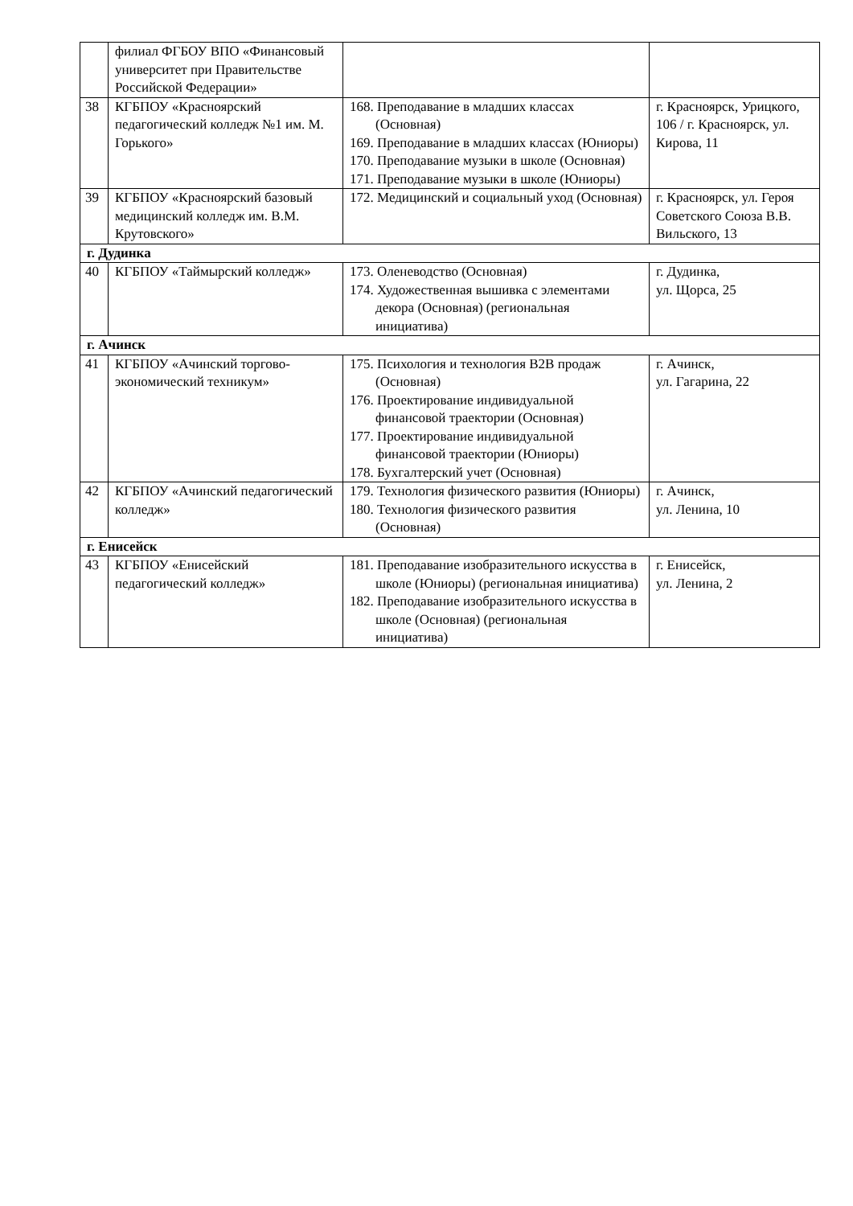| | филиал ФГБОУ ВПО «Финансовый университет при Правительстве Российской Федерации» | | |
| 38 | КГБПОУ «Красноярский педагогический колледж №1 им. М. Горького» | 168. Преподавание в младших классах (Основная) 169. Преподавание в младших классах (Юниоры) 170. Преподавание музыки в школе (Основная) 171. Преподавание музыки в школе (Юниоры) | г. Красноярск, Урицкого, 106 / г. Красноярск, ул. Кирова, 11 |
| 39 | КГБПОУ «Красноярский базовый медицинский колледж им. В.М. Крутовского» | 172. Медицинский и социальный уход (Основная) | г. Красноярск, ул. Героя Советского Союза В.В. Вильского, 13 |
| г. Дудинка | | | |
| 40 | КГБПОУ «Таймырский колледж» | 173. Оленеводство (Основная) 174. Художественная вышивка с элементами декора (Основная) (региональная инициатива) | г. Дудинка, ул. Щорса, 25 |
| г. Ачинск | | | |
| 41 | КГБПОУ «Ачинский торгово-экономический техникум» | 175. Психология и технология B2B продаж (Основная) 176. Проектирование индивидуальной финансовой траектории (Основная) 177. Проектирование индивидуальной финансовой траектории (Юниоры) 178. Бухгалтерский учет (Основная) | г. Ачинск, ул. Гагарина, 22 |
| 42 | КГБПОУ «Ачинский педагогический колледж» | 179. Технология физического развития (Юниоры) 180. Технология физического развития (Основная) | г. Ачинск, ул. Ленина, 10 |
| г. Енисейск | | | |
| 43 | КГБПОУ «Енисейский педагогический колледж» | 181. Преподавание изобразительного искусства в школе (Юниоры) (региональная инициатива) 182. Преподавание изобразительного искусства в школе (Основная) (региональная инициатива) | г. Енисейск, ул. Ленина, 2 |